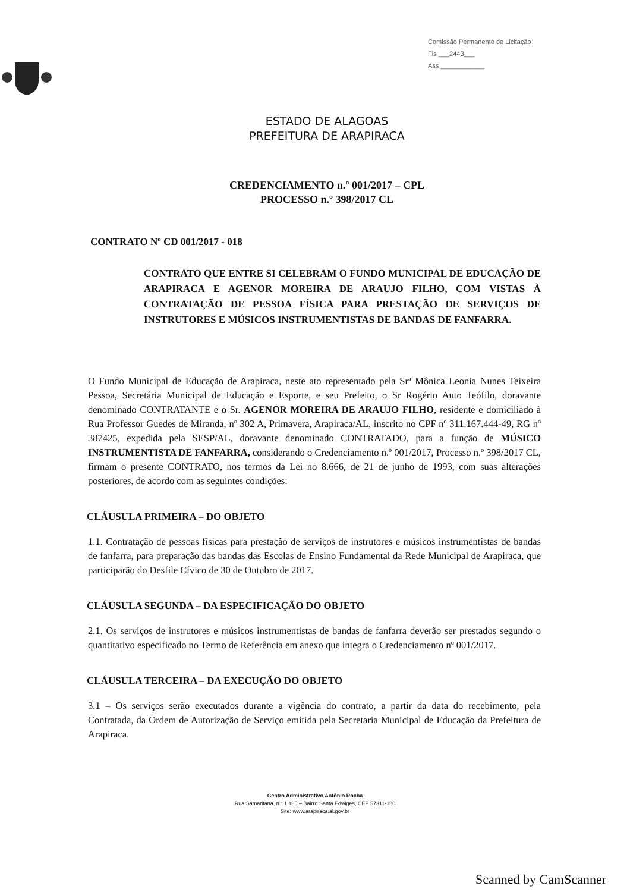Comissão Permanente de Licitação
Fls ___2443___
Ass ____________
ESTADO DE ALAGOAS
PREFEITURA DE ARAPIRACA
CREDENCIAMENTO n.º 001/2017 – CPL
PROCESSO n.º 398/2017 CL
CONTRATO Nº CD 001/2017 - 018
CONTRATO QUE ENTRE SI CELEBRAM O FUNDO MUNICIPAL DE EDUCAÇÃO DE ARAPIRACA E AGENOR MOREIRA DE ARAUJO FILHO, COM VISTAS À CONTRATAÇÃO DE PESSOA FÍSICA PARA PRESTAÇÃO DE SERVIÇOS DE INSTRUTORES E MÚSICOS INSTRUMENTISTAS DE BANDAS DE FANFARRA.
O Fundo Municipal de Educação de Arapiraca, neste ato representado pela Srª Mônica Leonia Nunes Teixeira Pessoa, Secretária Municipal de Educação e Esporte, e seu Prefeito, o Sr Rogério Auto Teófilo, doravante denominado CONTRATANTE e o Sr. AGENOR MOREIRA DE ARAUJO FILHO, residente e domiciliado à Rua Professor Guedes de Miranda, nº 302 A, Primavera, Arapiraca/AL, inscrito no CPF nº 311.167.444-49, RG nº 387425, expedida pela SESP/AL, doravante denominado CONTRATADO, para a função de MÚSICO INSTRUMENTISTA DE FANFARRA, considerando o Credenciamento n.º 001/2017, Processo n.º 398/2017 CL, firmam o presente CONTRATO, nos termos da Lei no 8.666, de 21 de junho de 1993, com suas alterações posteriores, de acordo com as seguintes condições:
CLÁUSULA PRIMEIRA – DO OBJETO
1.1. Contratação de pessoas físicas para prestação de serviços de instrutores e músicos instrumentistas de bandas de fanfarra, para preparação das bandas das Escolas de Ensino Fundamental da Rede Municipal de Arapiraca, que participarão do Desfile Cívico de 30 de Outubro de 2017.
CLÁUSULA SEGUNDA – DA ESPECIFICAÇÃO DO OBJETO
2.1. Os serviços de instrutores e músicos instrumentistas de bandas de fanfarra deverão ser prestados segundo o quantitativo especificado no Termo de Referência em anexo que integra o Credenciamento nº 001/2017.
CLÁUSULA TERCEIRA – DA EXECUÇÃO DO OBJETO
3.1 – Os serviços serão executados durante a vigência do contrato, a partir da data do recebimento, pela Contratada, da Ordem de Autorização de Serviço emitida pela Secretaria Municipal de Educação da Prefeitura de Arapiraca.
Centro Administrativo Antônio Rocha
Rua Samaritana, n.º 1.185 – Bairro Santa Edwiges, CEP 57311-180
Site: www.arapiraca.al.gov.br
Scanned by CamScanner